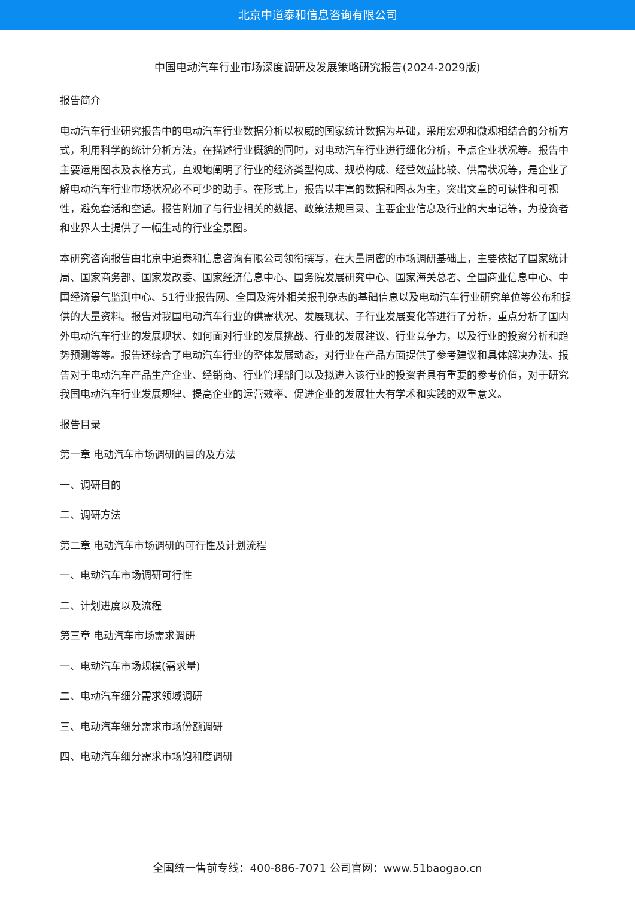北京中道泰和信息咨询有限公司
中国电动汽车行业市场深度调研及发展策略研究报告(2024-2029版)
报告简介
电动汽车行业研究报告中的电动汽车行业数据分析以权威的国家统计数据为基础，采用宏观和微观相结合的分析方式，利用科学的统计分析方法，在描述行业概貌的同时，对电动汽车行业进行细化分析，重点企业状况等。报告中主要运用图表及表格方式，直观地阐明了行业的经济类型构成、规模构成、经营效益比较、供需状况等，是企业了解电动汽车行业市场状况必不可少的助手。在形式上，报告以丰富的数据和图表为主，突出文章的可读性和可视性，避免套话和空话。报告附加了与行业相关的数据、政策法规目录、主要企业信息及行业的大事记等，为投资者和业界人士提供了一幅生动的行业全景图。
本研究咨询报告由北京中道泰和信息咨询有限公司领衔撰写，在大量周密的市场调研基础上，主要依据了国家统计局、国家商务部、国家发改委、国家经济信息中心、国务院发展研究中心、国家海关总署、全国商业信息中心、中国经济景气监测中心、51行业报告网、全国及海外相关报刊杂志的基础信息以及电动汽车行业研究单位等公布和提供的大量资料。报告对我国电动汽车行业的供需状况、发展现状、子行业发展变化等进行了分析，重点分析了国内外电动汽车行业的发展现状、如何面对行业的发展挑战、行业的发展建议、行业竞争力，以及行业的投资分析和趋势预测等等。报告还综合了电动汽车行业的整体发展动态，对行业在产品方面提供了参考建议和具体解决办法。报告对于电动汽车产品生产企业、经销商、行业管理部门以及拟进入该行业的投资者具有重要的参考价值，对于研究我国电动汽车行业发展规律、提高企业的运营效率、促进企业的发展壮大有学术和实践的双重意义。
报告目录
第一章 电动汽车市场调研的目的及方法
一、调研目的
二、调研方法
第二章 电动汽车市场调研的可行性及计划流程
一、电动汽车市场调研可行性
二、计划进度以及流程
第三章 电动汽车市场需求调研
一、电动汽车市场规模(需求量)
二、电动汽车细分需求领域调研
三、电动汽车细分需求市场份额调研
四、电动汽车细分需求市场饱和度调研
全国统一售前专线：400-886-7071 公司官网：www.51baogao.cn